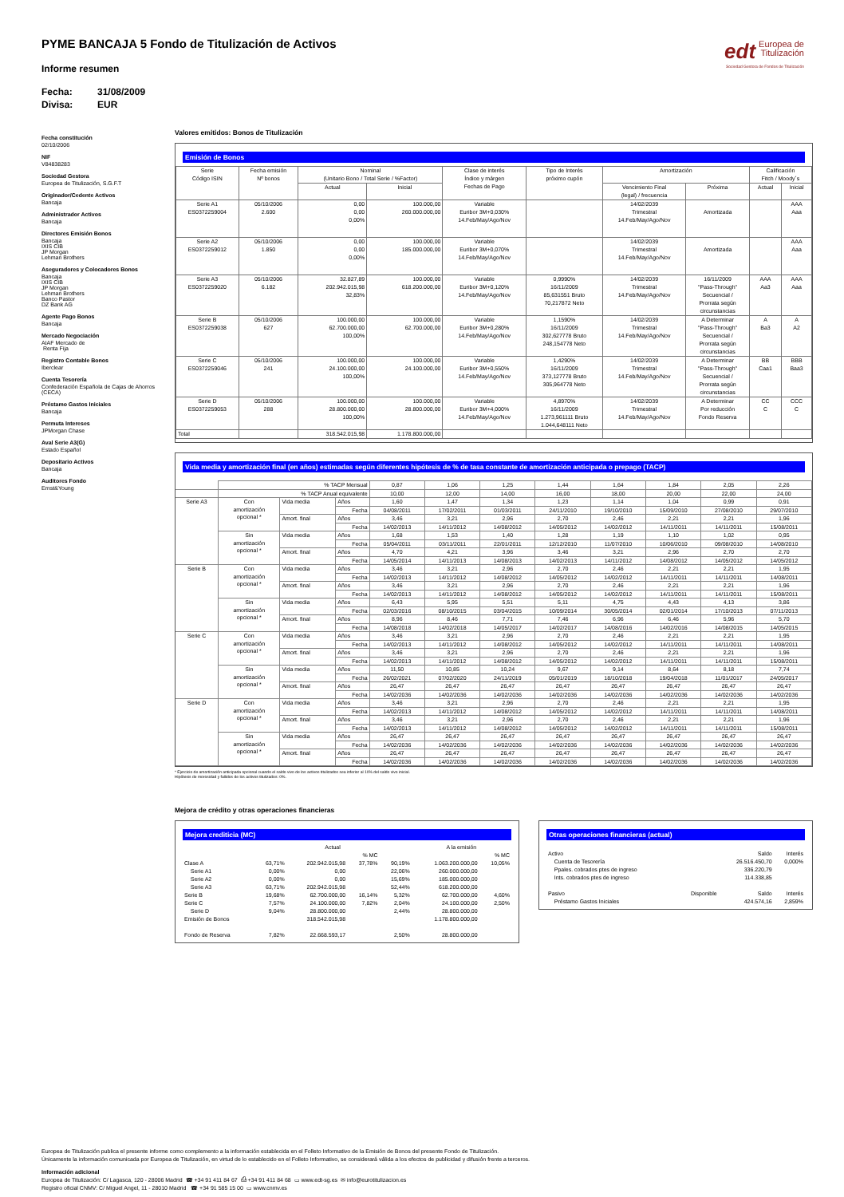edt Europea de
Titulización
Sociedad Gestora de Fondos de Titulización
PYME BANCAJA 5 Fondo de Titulización de Activos
Informe resumen
Fecha: 31/08/2009
Divisa: EUR
Fecha constitución
02/10/2006
NIF
V84838283
Sociedad Gestora
Europea de Titulización, S.G.F.T
Originador/Cedente Activos
Bancaja
Administrador Activos
Bancaja
Directores Emisión Bonos
Bancaja
IXIS CIB
JP Morgan
Lehman Brothers
Aseguradores y Colocadores Bonos
Bancaja
IXIS CIB
JP Morgan
Lehman Brothers
Banco Pastor
DZ Bank AG
Agente Pago Bonos
Bancaja
Mercado Negociación
AIAF Mercado de
Renta Fija
Registro Contable Bonos
Iberclear
Cuenta Tesorería
Confederación Española de Cajas de Ahorros
(CECA)
Préstamo Gastos Iniciales
Bancaja
Permuta Intereses
JPMorgan Chase
Aval Serie A3(G)
Estado Español
Depositario Activos
Bancaja
Auditores Fondo
Ernst&Young
Valores emitidos: Bonos de Titulización
Emisión de Bonos
| Serie Código ISIN | Fecha emisión Nº bonos | Nominal (Unitario Bono / Total Serie / %Factor) | | Clase de interés Índice y márgen Fechas de Pago | Tipo de Interés próximo cupón | Amortización | | Calificación Fitch / Moody´s | |
| --- | --- | --- | --- | --- | --- | --- | --- | --- | --- |
| | | Actual | Inicial | | | Vencimiento Final (legal) / frecuencia | Próxima | Actual | Inicial |
| Serie A1 ES0372259004 | 05/10/2006 2.600 | 0,00 0,00 0,00% | 100.000,00 260.000.000,00 | Variable Euribor 3M+0,030% 14.Feb/May/Ago/Nov | | 14/02/2039 Trimestral 14.Feb/May/Ago/Nov | Amortizada | | AAA Aaa |
| Serie A2 ES0372259012 | 05/10/2006 1.850 | 0,00 0,00 0,00% | 100.000,00 185.000.000,00 | Variable Euribor 3M+0,070% 14.Feb/May/Ago/Nov | | 14/02/2039 Trimestral 14.Feb/May/Ago/Nov | Amortizada | | AAA Aaa |
| Serie A3 ES0372259020 | 05/10/2006 6.182 | 32.827,89 202.942.015,98 32,83% | 100.000,00 618.200.000,00 | Variable Euribor 3M+0,120% 14.Feb/May/Ago/Nov | 0,9990% 16/11/2009 85,631551 Bruto 70,217872 Neto | 14/02/2039 Trimestral 14.Feb/May/Ago/Nov | 16/11/2009 "Pass-Through" Secuencial / Prorrata según circunstancias | AAA Aa3 | AAA Aaa |
| Serie B ES0372259038 | 05/10/2006 627 | 100.000,00 62.700.000,00 100,00% | 100.000,00 62.700.000,00 | Variable Euribor 3M+0,280% 14.Feb/May/Ago/Nov | 1,1590% 16/11/2009 302,627778 Bruto 248,154778 Neto | 14/02/2039 Trimestral 14.Feb/May/Ago/Nov | A Determinar "Pass-Through" Secuencial / Prorrata según circunstancias | A Ba3 | A A2 |
| Serie C ES0372259046 | 05/10/2006 241 | 100.000,00 24.100.000,00 100,00% | 100.000,00 24.100.000,00 | Variable Euribor 3M+0,550% 14.Feb/May/Ago/Nov | 1,4290% 16/11/2009 373,127778 Bruto 305,964778 Neto | 14/02/2039 Trimestral 14.Feb/May/Ago/Nov | A Determinar "Pass-Through" Secuencial / Prorrata según circunstancias | BB Caa1 | BBB Baa3 |
| Serie D ES0372259053 | 05/10/2006 288 | 100.000,00 28.800.000,00 100,00% | 100.000,00 28.800.000,00 | Variable Euribor 3M+4,000% 14.Feb/May/Ago/Nov | 4,8970% 16/11/2009 1.273,961111 Bruto 1.044,648111 Neto | 14/02/2039 Trimestral 14.Feb/May/Ago/Nov | A Determinar Por reducción Fondo Reserva | CC C | CCC C |
| Total | | 318.542.015,98 | 1.178.800.000,00 | | | | | | |
Vida media y amortización final (en años) estimadas según diferentes hipótesis de % de tasa constante de amortización anticipada o prepago (TACP)
| | % TACP Mensual | | | 0,87 | 1,06 | 1,25 | 1,44 | 1,64 | 1,84 | 2,05 | 2,26 |
| | % TACP Anual equivalente | | | 10,00 | 12,00 | 14,00 | 16,00 | 18,00 | 20,00 | 22,00 | 24,00 |
| Serie A3 | Con amortización opcional * | Vida media | Años | 1,60 | 1,47 | 1,34 | 1,23 | 1,14 | 1,04 | 0,99 | 0,91 |
| | | | Fecha | 04/08/2011 | 17/02/2011 | 01/03/2011 | 24/11/2010 | 19/10/2010 | 15/09/2010 | 27/08/2010 | 29/07/2010 |
| | | Amort. final | Años | 3,46 | 3,21 | 2,96 | 2,70 | 2,46 | 2,21 | 2,21 | 1,96 |
| | | | Fecha | 14/02/2013 | 14/11/2012 | 14/08/2012 | 14/05/2012 | 14/02/2012 | 14/11/2011 | 14/11/2011 | 15/08/2011 |
| | Sin amortización opcional * | Vida media | Años | 1,68 | 1,53 | 1,40 | 1,28 | 1,19 | 1,10 | 1,02 | 0,95 |
| | | | Fecha | 05/04/2011 | 03/11/2011 | 22/01/2011 | 12/12/2010 | 11/07/2010 | 10/06/2010 | 09/08/2010 | 14/08/2010 |
| | | Amort. final | Años | 4,70 | 4,21 | 3,96 | 3,46 | 3,21 | 2,96 | 2,70 | 2,70 |
| | | | Fecha | 14/05/2014 | 14/11/2013 | 14/08/2013 | 14/02/2013 | 14/11/2012 | 14/08/2012 | 14/05/2012 | 14/05/2012 |
| Serie B | Con amortización opcional * | Vida media | Años | 3,46 | 3,21 | 2,96 | 2,70 | 2,46 | 2,21 | 2,21 | 1,95 |
| | | | Fecha | 14/02/2013 | 14/11/2012 | 14/08/2012 | 14/05/2012 | 14/02/2012 | 14/11/2011 | 14/11/2011 | 14/08/2011 |
| | | Amort. final | Años | 3,46 | 3,21 | 2,96 | 2,70 | 2,46 | 2,21 | 2,21 | 1,96 |
| | | | Fecha | 14/02/2013 | 14/11/2012 | 14/08/2012 | 14/05/2012 | 14/02/2012 | 14/11/2011 | 14/11/2011 | 15/08/2011 |
| | Sin amortización opcional * | Vida media | Años | 6,43 | 5,95 | 5,51 | 5,11 | 4,75 | 4,43 | 4,13 | 3,86 |
| | | | Fecha | 02/03/2016 | 08/10/2015 | 03/04/2015 | 10/09/2014 | 30/05/2014 | 02/01/2014 | 17/10/2013 | 07/11/2013 |
| | | Amort. final | Años | 8,96 | 8,46 | 7,71 | 7,46 | 6,96 | 6,46 | 5,96 | 5,70 |
| | | | Fecha | 14/08/2018 | 14/02/2018 | 14/05/2017 | 14/02/2017 | 14/08/2016 | 14/02/2016 | 14/08/2015 | 14/05/2015 |
| Serie C | Con amortización opcional * | Vida media | Años | 3,46 | 3,21 | 2,96 | 2,70 | 2,46 | 2,21 | 2,21 | 1,95 |
| | | | Fecha | 14/02/2013 | 14/11/2012 | 14/08/2012 | 14/05/2012 | 14/02/2012 | 14/11/2011 | 14/11/2011 | 14/08/2011 |
| | | Amort. final | Años | 3,46 | 3,21 | 2,96 | 2,70 | 2,46 | 2,21 | 2,21 | 1,96 |
| | | | Fecha | 14/02/2013 | 14/11/2012 | 14/08/2012 | 14/05/2012 | 14/02/2012 | 14/11/2011 | 14/11/2011 | 15/08/2011 |
| | Sin amortización opcional * | Vida media | Años | 11,50 | 10,85 | 10,24 | 9,67 | 9,14 | 8,64 | 8,18 | 7,74 |
| | | | Fecha | 26/02/2021 | 07/02/2020 | 24/11/2019 | 05/01/2019 | 18/10/2018 | 19/04/2018 | 11/01/2017 | 24/05/2017 |
| | | Amort. final | Años | 26,47 | 26,47 | 26,47 | 26,47 | 26,47 | 26,47 | 26,47 | 26,47 |
| | | | Fecha | 14/02/2036 | 14/02/2036 | 14/02/2036 | 14/02/2036 | 14/02/2036 | 14/02/2036 | 14/02/2036 | 14/02/2036 |
| Serie D | Con amortización opcional * | Vida media | Años | 3,46 | 3,21 | 2,96 | 2,70 | 2,46 | 2,21 | 2,21 | 1,95 |
| | | | Fecha | 14/02/2013 | 14/11/2012 | 14/08/2012 | 14/05/2012 | 14/02/2012 | 14/11/2011 | 14/11/2011 | 14/08/2011 |
| | | Amort. final | Años | 3,46 | 3,21 | 2,96 | 2,70 | 2,46 | 2,21 | 2,21 | 1,96 |
| | | | Fecha | 14/02/2013 | 14/11/2012 | 14/08/2012 | 14/05/2012 | 14/02/2012 | 14/11/2011 | 14/11/2011 | 15/08/2011 |
| | Sin amortización opcional * | Vida media | Años | 26,47 | 26,47 | 26,47 | 26,47 | 26,47 | 26,47 | 26,47 | 26,47 |
| | | | Fecha | 14/02/2036 | 14/02/2036 | 14/02/2036 | 14/02/2036 | 14/02/2036 | 14/02/2036 | 14/02/2036 | 14/02/2036 |
| | | Amort. final | Años | 26,47 | 26,47 | 26,47 | 26,47 | 26,47 | 26,47 | 26,47 | 26,47 |
| | | | Fecha | 14/02/2036 | 14/02/2036 | 14/02/2036 | 14/02/2036 | 14/02/2036 | 14/02/2036 | 14/02/2036 | 14/02/2036 |
* Ejercicio de amortización anticipada opcional cuando el saldo vivo de los activos titulizados sea inferior al 10% del saldo vivo inicial.
Hipótesis de morosidad y fallidos de los activos titulizados: 0%.
Mejora de crédito y otras operaciones financieras
Mejora crediticia (MC)
| | | Actual | | | A la emisión | |
| | | | % MC | | | % MC |
| Clase A | 63,71% | 202.942.015,98 | 37,78% | 90,19% | 1.063.200.000,00 | 10,05% |
| Serie A1 | 0,00% | 0,00 | | 22,06% | 260.000.000,00 | |
| Serie A2 | 0,00% | 0,00 | | 15,69% | 185.000.000,00 | |
| Serie A3 | 63,71% | 202.942.015,98 | | 52,44% | 618.200.000,00 | |
| Serie B | 19,68% | 62.700.000,00 | 16,14% | 5,32% | 62.700.000,00 | 4,60% |
| Serie C | 7,57% | 24.100.000,00 | 7,82% | 2,04% | 24.100.000,00 | 2,50% |
| Serie D | 9,04% | 28.800.000,00 | | 2,44% | 28.800.000,00 | |
| Emisión de Bonos | | 318.542.015,98 | | | 1.178.800.000,00 | |
| Fondo de Reserva | 7,82% | 22.668.593,17 | | 2,50% | 28.800.000,00 | |
Otras operaciones financieras (actual)
| Activo | | Saldo | Interés |
| Cuenta de Tesorería | | 26.516.450,70 | 0,000% |
| Ppales. cobrados ptes de ingreso | | 336.220,79 | |
| Ints. cobrados ptes de ingreso | | 114.338,85 | |
| Pasivo | Disponible | Saldo | Interés |
| Préstamo Gastos Iniciales | | 424.574,16 | 2,859% |
Europea de Titulización publica el presente informe como complemento a la información establecida en el Folleto Informativo de la Emisión de Bonos del presente Fondo de Titulización.
Únicamente la información comunicada por Europea de Titulización, en virtud de lo establecido en el Folleto Informativo, se considerará válida a los efectos de publicidad y difusión frente a terceros.
Información adicional
Europea de Titulización: C/ Lagasca, 120 - 28006 Madrid ☎ +34 91 411 84 67 ⎙ +34 91 411 84 68 ▭ www.edt-sg.es ✉ info@eurotitulizacion.es
Registro oficial CNMV: C/ Miguel Angel, 11 - 28010 Madrid ☎ +34 91 585 15 00 ▭ www.cnmv.es